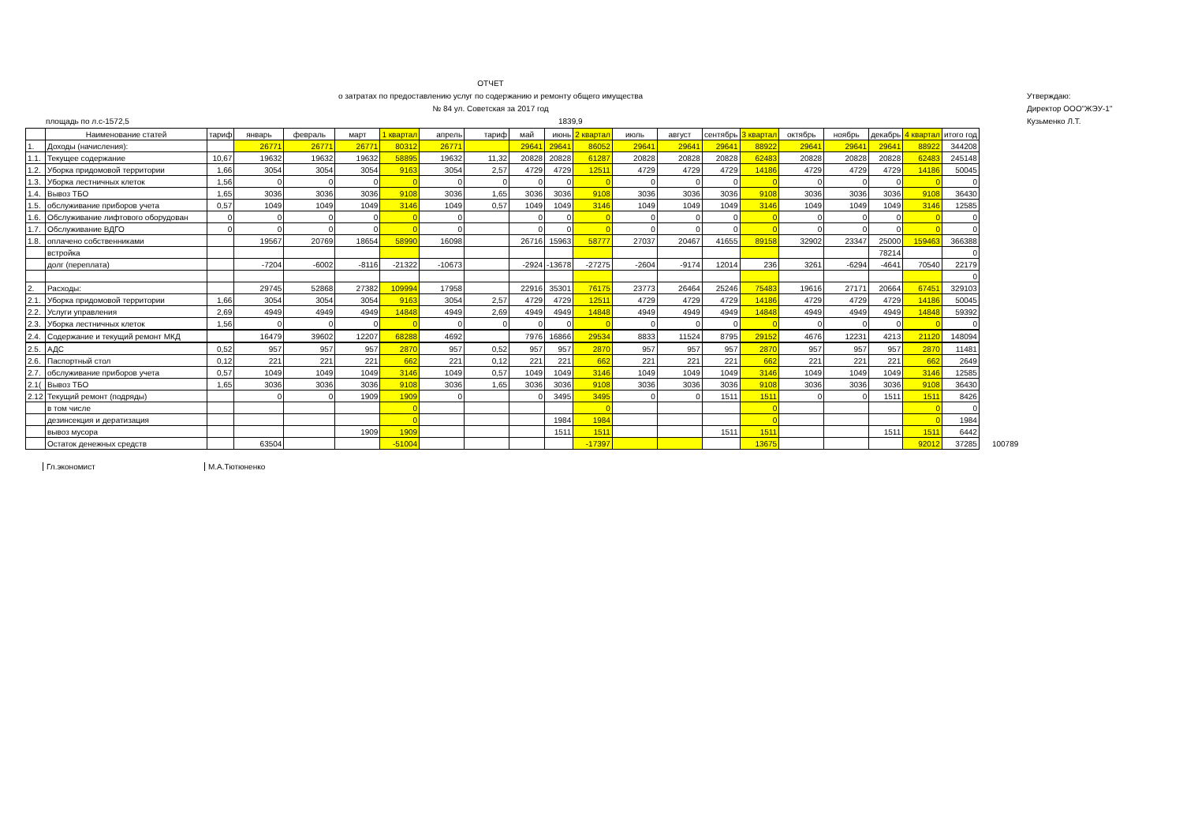ОТЧЕТ
о затратах по предоставлению услуг по содержанию и ремонту общего имущества
№ 84 ул. Советская за 2017 год
Утверждаю:
Директор ООО"ЖЭУ-1"
Кузьменко Л.Т.
площадь по л.с-1572,5 1839,9
| | Наименование статей | тариф | январь | февраль | март | 1 квартал | апрель | тариф | май | июнь | 2 квартал | июль | август | сентябрь | 3 квартал | октябрь | ноябрь | декабрь | 4 квартал | итого год | |
| 1. | Доходы (начисления): | | 26771 | 26771 | 26771 | 80312 | 26771 | | 29641 | 29641 | 86052 | 29641 | 29641 | 29641 | 88922 | 29641 | 29641 | 29641 | 88922 | 344208 | |
| 1.1. | Текущее содержание | 10,67 | 19632 | 19632 | 19632 | 58895 | 19632 | 11,32 | 20828 | 20828 | 61287 | 20828 | 20828 | 20828 | 62483 | 20828 | 20828 | 20828 | 62483 | 245148 | |
| 1.2. | Уборка придомовой территории | 1,66 | 3054 | 3054 | 3054 | 9163 | 3054 | 2,57 | 4729 | 4729 | 12511 | 4729 | 4729 | 4729 | 14186 | 4729 | 4729 | 4729 | 14186 | 50045 | |
| 1.3. | Уборка лестничных клеток | 1,56 | 0 | 0 | 0 | 0 | 0 | 0 | 0 | 0 | 0 | 0 | 0 | 0 | 0 | 0 | 0 | 0 | 0 | 0 | |
| 1.4. | Вывоз ТБО | 1,65 | 3036 | 3036 | 3036 | 9108 | 3036 | 1,65 | 3036 | 3036 | 9108 | 3036 | 3036 | 3036 | 9108 | 3036 | 3036 | 3036 | 9108 | 36430 | |
| 1.5. | обслуживание приборов учета | 0,57 | 1049 | 1049 | 1049 | 3146 | 1049 | 0,57 | 1049 | 1049 | 3146 | 1049 | 1049 | 1049 | 3146 | 1049 | 1049 | 1049 | 3146 | 12585 | |
| 1.6. | Обслуживание лифтового оборудован | 0 | 0 | 0 | 0 | 0 | 0 | | 0 | 0 | 0 | 0 | 0 | 0 | 0 | 0 | 0 | 0 | 0 | 0 | |
| 1.7. | Обслуживание ВДГО | 0 | 0 | 0 | 0 | 0 | 0 | | 0 | 0 | 0 | 0 | 0 | 0 | 0 | 0 | 0 | 0 | 0 | 0 | |
| 1.8. | оплачено собственниками | | 19567 | 20769 | 18654 | 58990 | 16098 | | 26716 | 15963 | 58777 | 27037 | 20467 | 41655 | 89158 | 32902 | 23347 | 25000 | 159463 | 366388 | |
| | встройка | | | | | | | | | | | | | | | | | 78214 | | 0 | |
| | долг (переплата) | | -7204 | -6002 | -8116 | -21322 | -10673 | | -2924 | -13678 | -27275 | -2604 | -9174 | 12014 | 236 | 3261 | -6294 | -4641 | 70540 | 22179 | |
| | | | | | | | | | | | | | | | | | | | | 0 | |
| 2. | Расходы: | | 29745 | 52868 | 27382 | 109994 | 17958 | | 22916 | 35301 | 76175 | 23773 | 26464 | 25246 | 75483 | 19616 | 27171 | 20664 | 67451 | 329103 | |
| 2.1. | Уборка придомовой территории | 1,66 | 3054 | 3054 | 3054 | 9163 | 3054 | 2,57 | 4729 | 4729 | 12511 | 4729 | 4729 | 4729 | 14186 | 4729 | 4729 | 4729 | 14186 | 50045 | |
| 2.2. | Услуги управления | 2,69 | 4949 | 4949 | 4949 | 14848 | 4949 | 2,69 | 4949 | 4949 | 14848 | 4949 | 4949 | 4949 | 14848 | 4949 | 4949 | 4949 | 14848 | 59392 | |
| 2.3. | Уборка лестничных клеток | 1,56 | 0 | 0 | 0 | 0 | 0 | 0 | 0 | 0 | 0 | 0 | 0 | 0 | 0 | 0 | 0 | 0 | 0 | 0 | |
| 2.4. | Содержание и текущий ремонт МКД | | 16479 | 39602 | 12207 | 68288 | 4692 | | 7976 | 16866 | 29534 | 8833 | 11524 | 8795 | 29152 | 4676 | 12231 | 4213 | 21120 | 148094 | |
| 2.5. | АДС | 0,52 | 957 | 957 | 957 | 2870 | 957 | 0,52 | 957 | 957 | 2870 | 957 | 957 | 957 | 2870 | 957 | 957 | 957 | 2870 | 11481 | |
| 2.6. | Паспортный стол | 0,12 | 221 | 221 | 221 | 662 | 221 | 0,12 | 221 | 221 | 662 | 221 | 221 | 221 | 662 | 221 | 221 | 221 | 662 | 2649 | |
| 2.7. | обслуживание приборов учета | 0,57 | 1049 | 1049 | 1049 | 3146 | 1049 | 0,57 | 1049 | 1049 | 3146 | 1049 | 1049 | 1049 | 3146 | 1049 | 1049 | 1049 | 3146 | 12585 | |
| 2.1( | Вывоз ТБО | 1,65 | 3036 | 3036 | 3036 | 9108 | 3036 | 1,65 | 3036 | 3036 | 9108 | 3036 | 3036 | 3036 | 9108 | 3036 | 3036 | 3036 | 9108 | 36430 | |
| 2.12 | Текущий ремонт (подряды) | | 0 | 0 | 1909 | 1909 | 0 | | 0 | 3495 | 3495 | 0 | 0 | 1511 | 1511 | 0 | 0 | 1511 | 1511 | 8426 | |
| | в том числе | | | | | 0 | | | | | 0 | | | | 0 | | | | 0 | 0 | |
| | дезинсекция и дератизация | | | | | 0 | | | | 1984 | 1984 | | | | 0 | | | | 0 | 1984 | |
| | вывоз мусора | | | | 1909 | 1909 | | | | 1511 | 1511 | | | 1511 | 1511 | | | 1511 | 1511 | 6442 | |
| | Остаток денежных средств | | 63504 | | | -51004 | | | | | -17397 | | | | 13675 | | | | 92012 | 37285 | 100789 |
Гл.экономист М.А.Тютюненко